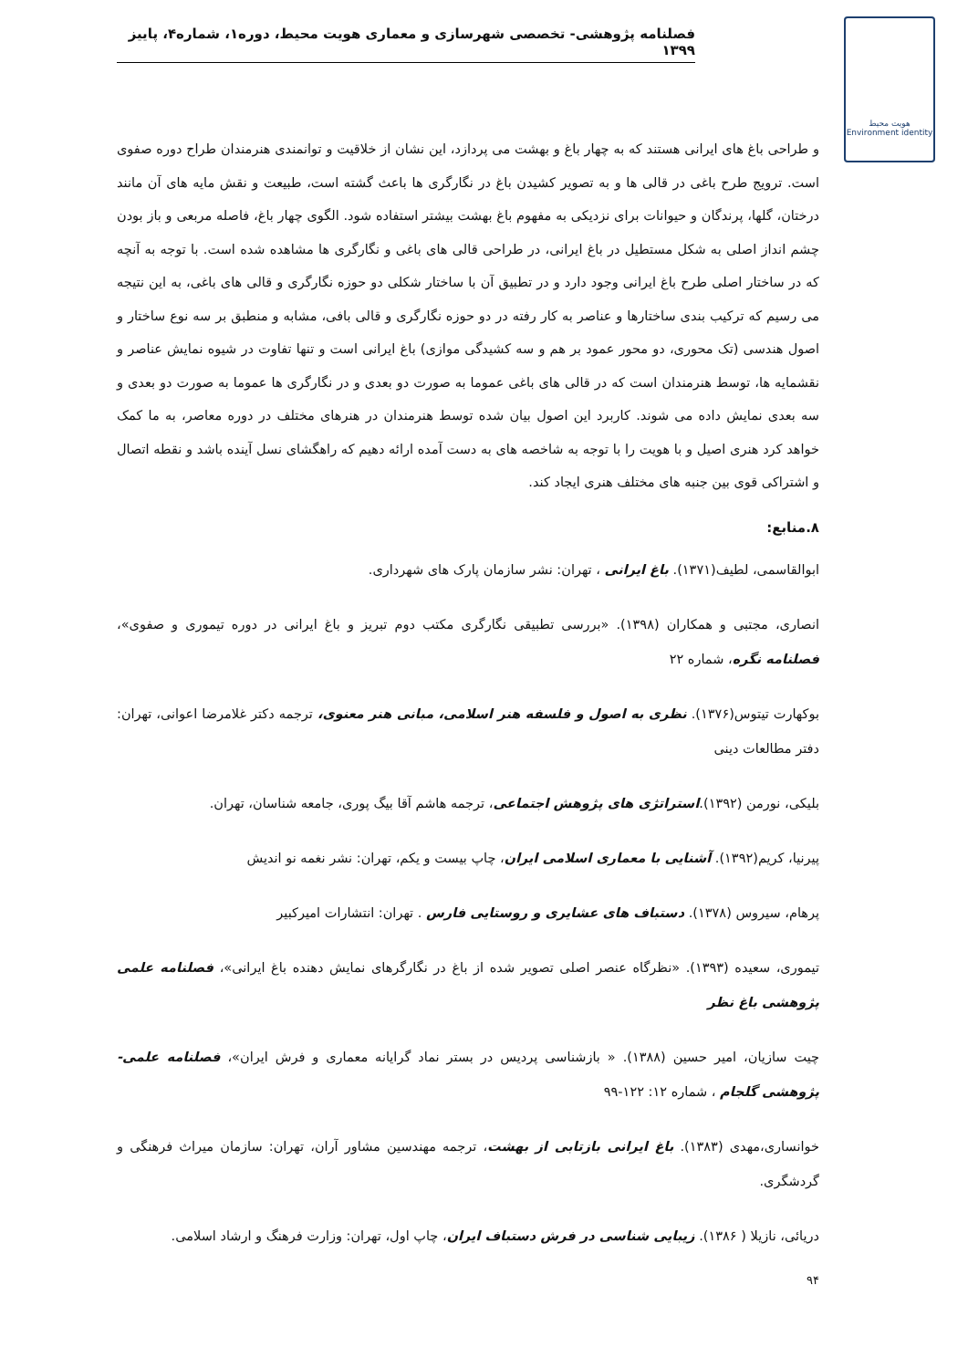فصلنامه پژوهشی- تخصصی شهرسازی و معماری هویت محیط، دوره۱، شماره۴، پاییز ۱۳۹۹
هویت محیط
Environment identity
و طراحی باغ های ایرانی هستند که به چهار باغ و بهشت می پردازد، این نشان از خلاقیت و توانمندی هنرمندان طراح دوره صفوی است. ترویج طرح باغی در قالی ها و به تصویر کشیدن باغ در نگارگری ها باعث گشته است، طبیعت و نقش مایه های آن مانند درختان، گلها، پرندگان و حیوانات برای نزدیکی به مفهوم باغ بهشت بیشتر استفاده شود. الگوی چهار باغ، فاصله مربعی و باز بودن چشم انداز اصلی به شکل مستطیل در باغ ایرانی، در طراحی قالی های باغی و نگارگری ها مشاهده شده است. با توجه به آنچه که در ساختار اصلی طرح باغ ایرانی وجود دارد و در تطبیق آن با ساختار شکلی دو حوزه نگارگری و قالی های باغی، به این نتیجه می رسیم که ترکیب بندی ساختارها و عناصر به کار رفته در دو حوزه نگارگری و قالی بافی، مشابه و منطبق بر سه نوع ساختار و اصول هندسی (تک محوری، دو محور عمود بر هم و سه کشیدگی موازی) باغ ایرانی است و تنها تفاوت در شیوه نمایش عناصر و نقشمایه ها، توسط هنرمندان است که در قالی های باغی عموما به صورت دو بعدی و در نگارگری ها عموما به صورت دو بعدی و سه بعدی نمایش داده می شوند. کاربرد این اصول بیان شده توسط هنرمندان در هنرهای مختلف در دوره معاصر، به ما کمک خواهد کرد هنری اصیل و با هویت را با توجه به شاخصه های به دست آمده ارائه دهیم که راهگشای نسل آینده باشد و نقطه اتصال و اشتراکی قوی بین جنبه های مختلف هنری ایجاد کند.
۸.منابع:
ابوالقاسمی، لطیف(۱۳۷۱). باغ ایرانی ، تهران: نشر سازمان پارک های شهرداری.
انصاری، مجتبی و همکاران (۱۳۹۸). «بررسی تطبیقی نگارگری مکتب دوم تبریز و باغ ایرانی در دوره تیموری و صفوی»، فصلنامه نگره، شماره ۲۲
بوکهارت تیتوس(۱۳۷۶). نظری به اصول و فلسفه هنر اسلامی، مبانی هنر معنوی، ترجمه دکتر غلامرضا اعوانی، تهران: دفتر مطالعات دینی
بلیکی، نورمن (۱۳۹۲).استراتژی های پژوهش اجتماعی، ترجمه هاشم آقا بیگ پوری، جامعه شناسان، تهران.
پیرنیا، کریم(۱۳۹۲). آشنایی با معماری اسلامی ایران، چاپ بیست و یکم، تهران: نشر نغمه نو اندیش
پرهام، سیروس (۱۳۷۸). دستباف های عشایری و روستایی فارس . تهران: انتشارات امیرکبیر
تیموری، سعیده (۱۳۹۳). «نظرگاه عنصر اصلی تصویر شده از باغ در نگارگرهای نمایش دهنده باغ ایرانی»، فصلنامه علمی پژوهشی باغ نظر
چیت سازیان، امیر حسین (۱۳۸۸). « بازشناسی پردیس در بستر نماد گرایانه معماری و فرش ایران»، فصلنامه علمی- پژوهشی گلجام ، شماره ۱۲: ۱۲۲-۹۹
خوانساری،مهدی (۱۳۸۳). باغ ایرانی بازتابی از بهشت، ترجمه مهندسین مشاور آران، تهران: سازمان میراث فرهنگی و گردشگری.
دریائی، نازیلا ( ۱۳۸۶). زیبایی شناسی در فرش دستباف ایران، چاپ اول، تهران: وزارت فرهنگ و ارشاد اسلامی.
۹۴